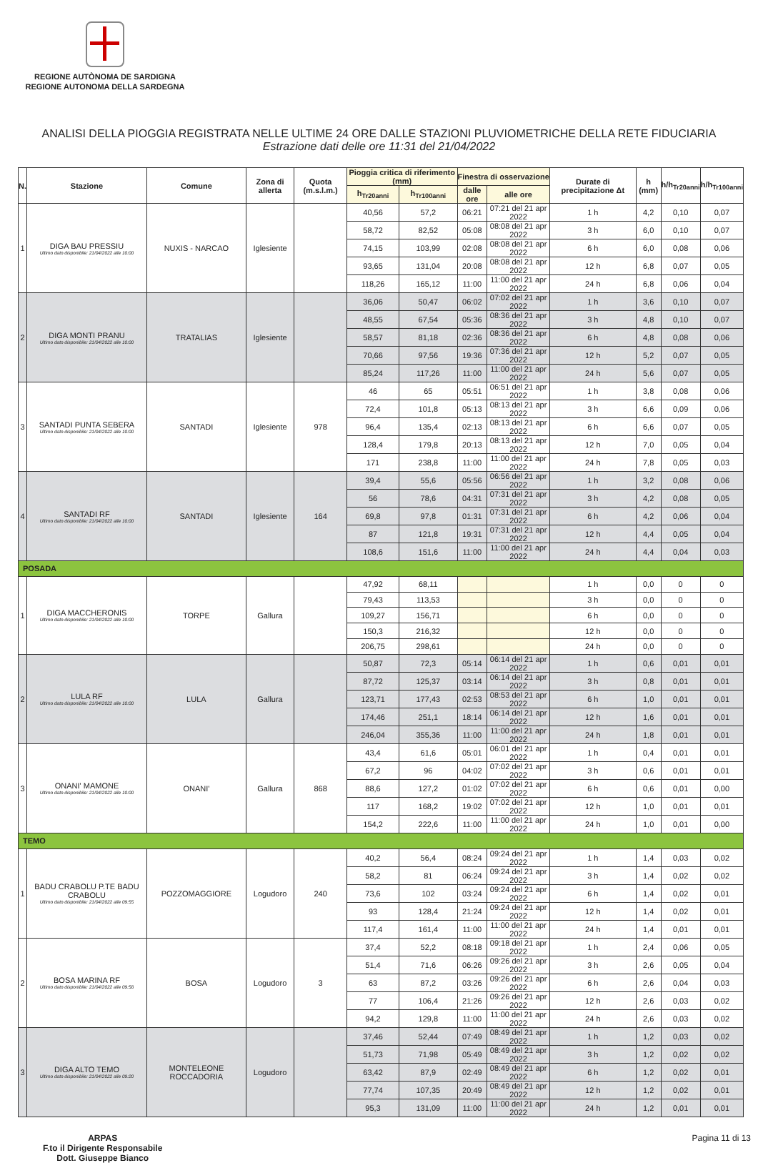REGIONE AUTÒNOMA DE SARDIGNA
REGIONE AUTONOMA DELLA SARDEGNA
ANALISI DELLA PIOGGIA REGISTRATA NELLE ULTIME 24 ORE DALLE STAZIONI PLUVIOMETRICHE DELLA RETE FIDUCIARIA
Estrazione dati delle ore 11:31 del 21/04/2022
| N. | Stazione | Comune | Zona di allerta | Quota (m.s.l.m.) | Pioggia critica di riferimento (mm) | | Finestra di osservazione | | Durate di precipitazione Δt | h (mm) | h/h<sub>Tr20anni</sub> | h/h<sub>Tr100anni</sub> |
| --- | --- | --- | --- | --- | --- | --- | --- | --- | --- | --- | --- | --- |
| | | | | | h<sub>Tr20anni</sub> | h<sub>Tr100anni</sub> | dalle ore | alle ore | | | | |
| 1 | DIGA BAU PRESSIU Ultimo dato disponibile: 21/04/2022 alle 10:00 | NUXIS - NARCAO | Iglesiente | | 40,56 | 57,2 | 06:21 | 07:21 del 21 apr 2022 | 1 h | 4,2 | 0,10 | 0,07 |
| | | | | | 58,72 | 82,52 | 05:08 | 08:08 del 21 apr 2022 | 3 h | 6,0 | 0,10 | 0,07 |
| | | | | | 74,15 | 103,99 | 02:08 | 08:08 del 21 apr 2022 | 6 h | 6,0 | 0,08 | 0,06 |
| | | | | | 93,65 | 131,04 | 20:08 | 08:08 del 21 apr 2022 | 12 h | 6,8 | 0,07 | 0,05 |
| | | | | | 118,26 | 165,12 | 11:00 | 11:00 del 21 apr 2022 | 24 h | 6,8 | 0,06 | 0,04 |
| 2 | DIGA MONTI PRANU Ultimo dato disponibile: 21/04/2022 alle 10:00 | TRATALIAS | Iglesiente | | 36,06 | 50,47 | 06:02 | 07:02 del 21 apr 2022 | 1 h | 3,6 | 0,10 | 0,07 |
| | | | | | 48,55 | 67,54 | 05:36 | 08:36 del 21 apr 2022 | 3 h | 4,8 | 0,10 | 0,07 |
| | | | | | 58,57 | 81,18 | 02:36 | 08:36 del 21 apr 2022 | 6 h | 4,8 | 0,08 | 0,06 |
| | | | | | 70,66 | 97,56 | 19:36 | 07:36 del 21 apr 2022 | 12 h | 5,2 | 0,07 | 0,05 |
| | | | | | 85,24 | 117,26 | 11:00 | 11:00 del 21 apr 2022 | 24 h | 5,6 | 0,07 | 0,05 |
| 3 | SANTADI PUNTA SEBERA Ultimo dato disponibile: 21/04/2022 alle 10:00 | SANTADI | Iglesiente | 978 | 46 | 65 | 05:51 | 06:51 del 21 apr 2022 | 1 h | 3,8 | 0,08 | 0,06 |
| | | | | | 72,4 | 101,8 | 05:13 | 08:13 del 21 apr 2022 | 3 h | 6,6 | 0,09 | 0,06 |
| | | | | | 96,4 | 135,4 | 02:13 | 08:13 del 21 apr 2022 | 6 h | 6,6 | 0,07 | 0,05 |
| | | | | | 128,4 | 179,8 | 20:13 | 08:13 del 21 apr 2022 | 12 h | 7,0 | 0,05 | 0,04 |
| | | | | | 171 | 238,8 | 11:00 | 11:00 del 21 apr 2022 | 24 h | 7,8 | 0,05 | 0,03 |
| 4 | SANTADI RF Ultimo dato disponibile: 21/04/2022 alle 10:00 | SANTADI | Iglesiente | 164 | 39,4 | 55,6 | 05:56 | 06:56 del 21 apr 2022 | 1 h | 3,2 | 0,08 | 0,06 |
| | | | | | 56 | 78,6 | 04:31 | 07:31 del 21 apr 2022 | 3 h | 4,2 | 0,08 | 0,05 |
| | | | | | 69,8 | 97,8 | 01:31 | 07:31 del 21 apr 2022 | 6 h | 4,2 | 0,06 | 0,04 |
| | | | | | 87 | 121,8 | 19:31 | 07:31 del 21 apr 2022 | 12 h | 4,4 | 0,05 | 0,04 |
| | | | | | 108,6 | 151,6 | 11:00 | 11:00 del 21 apr 2022 | 24 h | 4,4 | 0,04 | 0,03 |
| POSADA | | | | | | | | | | | | |
| 1 | DIGA MACCHERONIS Ultimo dato disponibile: 21/04/2022 alle 10:00 | TORPE | Gallura | | 47,92 | 68,11 | | | 1 h | 0,0 | 0 | 0 |
| | | | | | 79,43 | 113,53 | | | 3 h | 0,0 | 0 | 0 |
| | | | | | 109,27 | 156,71 | | | 6 h | 0,0 | 0 | 0 |
| | | | | | 150,3 | 216,32 | | | 12 h | 0,0 | 0 | 0 |
| | | | | | 206,75 | 298,61 | | | 24 h | 0,0 | 0 | 0 |
| 2 | LULA RF Ultimo dato disponibile: 21/04/2022 alle 10:00 | LULA | Gallura | | 50,87 | 72,3 | 05:14 | 06:14 del 21 apr 2022 | 1 h | 0,6 | 0,01 | 0,01 |
| | | | | | 87,72 | 125,37 | 03:14 | 06:14 del 21 apr 2022 | 3 h | 0,8 | 0,01 | 0,01 |
| | | | | | 123,71 | 177,43 | 02:53 | 08:53 del 21 apr 2022 | 6 h | 1,0 | 0,01 | 0,01 |
| | | | | | 174,46 | 251,1 | 18:14 | 06:14 del 21 apr 2022 | 12 h | 1,6 | 0,01 | 0,01 |
| | | | | | 246,04 | 355,36 | 11:00 | 11:00 del 21 apr 2022 | 24 h | 1,8 | 0,01 | 0,01 |
| 3 | ONANI' MAMONE Ultimo dato disponibile: 21/04/2022 alle 10:00 | ONANI' | Gallura | 868 | 43,4 | 61,6 | 05:01 | 06:01 del 21 apr 2022 | 1 h | 0,4 | 0,01 | 0,01 |
| | | | | | 67,2 | 96 | 04:02 | 07:02 del 21 apr 2022 | 3 h | 0,6 | 0,01 | 0,01 |
| | | | | | 88,6 | 127,2 | 01:02 | 07:02 del 21 apr 2022 | 6 h | 0,6 | 0,01 | 0,00 |
| | | | | | 117 | 168,2 | 19:02 | 07:02 del 21 apr 2022 | 12 h | 1,0 | 0,01 | 0,01 |
| | | | | | 154,2 | 222,6 | 11:00 | 11:00 del 21 apr 2022 | 24 h | 1,0 | 0,01 | 0,00 |
| TEMO | | | | | | | | | | | | |
| 1 | BADU CRABOLU P.TE BADU CRABOLU Ultimo dato disponibile: 21/04/2022 alle 09:55 | POZZOMAGGIORE | Logudoro | 240 | 40,2 | 56,4 | 08:24 | 09:24 del 21 apr 2022 | 1 h | 1,4 | 0,03 | 0,02 |
| | | | | | 58,2 | 81 | 06:24 | 09:24 del 21 apr 2022 | 3 h | 1,4 | 0,02 | 0,02 |
| | | | | | 73,6 | 102 | 03:24 | 09:24 del 21 apr 2022 | 6 h | 1,4 | 0,02 | 0,01 |
| | | | | | 93 | 128,4 | 21:24 | 09:24 del 21 apr 2022 | 12 h | 1,4 | 0,02 | 0,01 |
| | | | | | 117,4 | 161,4 | 11:00 | 11:00 del 21 apr 2022 | 24 h | 1,4 | 0,01 | 0,01 |
| 2 | BOSA MARINA RF Ultimo dato disponibile: 21/04/2022 alle 09:58 | BOSA | Logudoro | 3 | 37,4 | 52,2 | 08:18 | 09:18 del 21 apr 2022 | 1 h | 2,4 | 0,06 | 0,05 |
| | | | | | 51,4 | 71,6 | 06:26 | 09:26 del 21 apr 2022 | 3 h | 2,6 | 0,05 | 0,04 |
| | | | | | 63 | 87,2 | 03:26 | 09:26 del 21 apr 2022 | 6 h | 2,6 | 0,04 | 0,03 |
| | | | | | 77 | 106,4 | 21:26 | 09:26 del 21 apr 2022 | 12 h | 2,6 | 0,03 | 0,02 |
| | | | | | 94,2 | 129,8 | 11:00 | 11:00 del 21 apr 2022 | 24 h | 2,6 | 0,03 | 0,02 |
| 3 | DIGA ALTO TEMO Ultimo dato disponibile: 21/04/2022 alle 09:20 | MONTELEONE ROCCADORIA | Logudoro | | 37,46 | 52,44 | 07:49 | 08:49 del 21 apr 2022 | 1 h | 1,2 | 0,03 | 0,02 |
| | | | | | 51,73 | 71,98 | 05:49 | 08:49 del 21 apr 2022 | 3 h | 1,2 | 0,02 | 0,02 |
| | | | | | 63,42 | 87,9 | 02:49 | 08:49 del 21 apr 2022 | 6 h | 1,2 | 0,02 | 0,01 |
| | | | | | 77,74 | 107,35 | 20:49 | 08:49 del 21 apr 2022 | 12 h | 1,2 | 0,02 | 0,01 |
| | | | | | 95,3 | 131,09 | 11:00 | 11:00 del 21 apr 2022 | 24 h | 1,2 | 0,01 | 0,01 |
ARPAS
F.to il Dirigente Responsabile
Dott. Giuseppe Bianco
Pagina 11 di 13